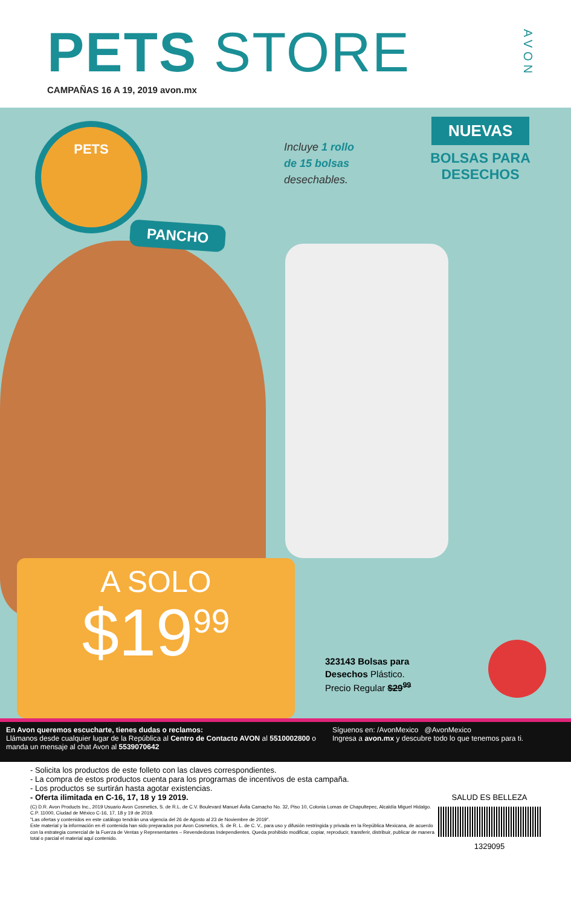PETS STORE
AVON
CAMPAÑAS 16 A 19, 2019 avon.mx
PETS
PANCHO
Incluye 1 rollo
de 15 bolsas
desechables.
NUEVAS
BOLSAS PARA DESECHOS
A SOLO
$19<sup>99</sup>
323143 Bolsas para
Desechos Plástico.
Precio Regular $29<sup>99</sup>
En Avon queremos escucharte, tienes dudas o reclamos:
Llámanos desde cualquier lugar de la República al Centro de Contacto AVON al 5510002800 o manda un mensaje al chat Avon al 5539070642
Síguenos en: /AvonMexico @AvonMexico
Ingresa a avon.mx y descubre todo lo que tenemos para ti.
- Solicita los productos de este folleto con las claves correspondientes.
- La compra de estos productos cuenta para los programas de incentivos de esta campaña.
- Los productos se surtirán hasta agotar existencias.
- Oferta ilimitada en C-16, 17, 18 y 19 2019.
(C) D.R. Avon Products Inc., 2019 Usuario Avon Cosmetics, S. de R.L. de C.V. Boulevard Manuel Ávila Camacho No. 32, Piso 10, Colonia Lomas de Chapultepec, Alcaldía Miguel Hidalgo. C.P. 11000, Ciudad de México C-16, 17, 18 y 19 de 2019.
"Las ofertas y contenidos en este catálogo tendrán una vigencia del 26 de Agosto al 23 de Noviembre de 2019".
Este material y la información en él contenida han sido preparados por Avon Cosmetics, S. de R. L. de C. V., para uso y difusión restringida y privada en la República Mexicana, de acuerdo con la estrategia comercial de la Fuerza de Ventas y Representantes – Revendedoras Independientes. Queda prohibido modificar, copiar, reproducir, transferir, distribuir, publicar de manera total o parcial el material aquí contenido.
SALUD ES BELLEZA
1329095